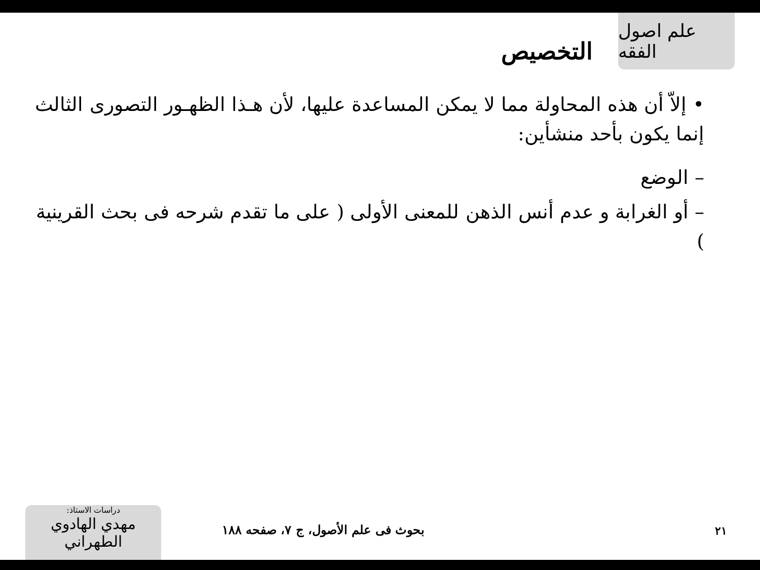علم اصول الفقه
التخصيص
• إلاّ أن هذه المحاولة مما لا يمكن المساعدة عليها، لأن هـذا الظهـور التصورى الثالث إنما يكون بأحد منشأين:
– الوضع
– أو الغرابة و عدم أنس الذهن للمعنى الأولى ( على ما تقدم شرحه فى بحث القرينية )
دراسات الاستاذ:
مهدي الهادوي الطهراني
بحوث فى علم الأصول، ج ۷، صفحه ۱۸۸
۲۱